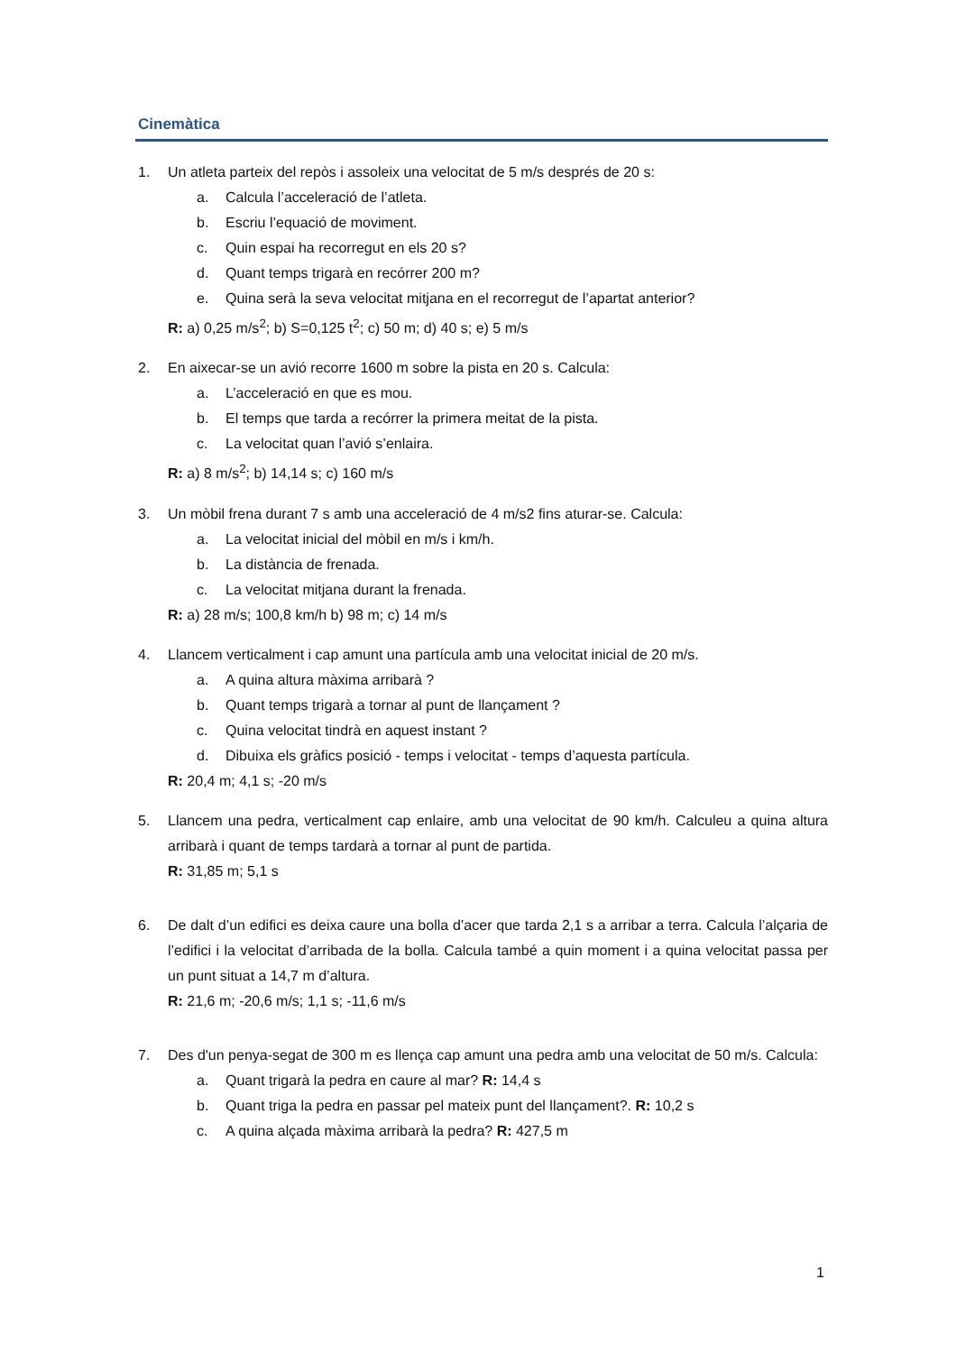Cinemàtica
1. Un atleta parteix del repòs i assoleix una velocitat de 5 m/s després de 20 s:
a. Calcula l’acceleració de l’atleta.
b. Escriu l’equació de moviment.
c. Quin espai ha recorregut en els 20 s?
d. Quant temps trigarà en recórrer 200 m?
e. Quina serà la seva velocitat mitjana en el recorregut de l’apartat anterior?
R: a) 0,25 m/s<sup>2</sup>; b) S=0,125 t<sup>2</sup>; c) 50 m; d) 40 s; e) 5 m/s
2. En aixecar-se un avió recorre 1600 m sobre la pista en 20 s. Calcula:
a. L’acceleració en que es mou.
b. El temps que tarda a recórrer la primera meitat de la pista.
c. La velocitat quan l’avió s’enlaira.
R: a) 8 m/s<sup>2</sup>; b) 14,14 s; c) 160 m/s
3. Un mòbil frena durant 7 s amb una acceleració de 4 m/s2 fins aturar-se. Calcula:
a. La velocitat inicial del mòbil en m/s i km/h.
b. La distància de frenada.
c. La velocitat mitjana durant la frenada.
R: a) 28 m/s; 100,8 km/h b) 98 m; c) 14 m/s
4. Llancem verticalment i cap amunt una partícula amb una velocitat inicial de 20 m/s.
a. A quina altura màxima arribarà ?
b. Quant temps trigarà a tornar al punt de llançament ?
c. Quina velocitat tindrà en aquest instant ?
d. Dibuixa els gràfics posició - temps i velocitat - temps d’aquesta partícula.
R: 20,4 m; 4,1 s; -20 m/s
5. Llancem una pedra, verticalment cap enlaire, amb una velocitat de 90 km/h. Calculeu a quina altura arribarà i quant de temps tardarà a tornar al punt de partida.
R: 31,85 m; 5,1 s
6. De dalt d’un edifici es deixa caure una bolla d’acer que tarda 2,1 s a arribar a terra. Calcula l’alçaria de l’edifici i la velocitat d’arribada de la bolla. Calcula també a quin moment i a quina velocitat passa per un punt situat a 14,7 m d’altura.
R: 21,6 m; -20,6 m/s; 1,1 s; -11,6 m/s
7. Des d'un penya-segat de 300 m es llença cap amunt una pedra amb una velocitat de 50 m/s. Calcula:
a. Quant trigarà la pedra en caure al mar? R: 14,4 s
b. Quant triga la pedra en passar pel mateix punt del llançament?. R: 10,2 s
c. A quina alçada màxima arribarà la pedra? R: 427,5 m
1